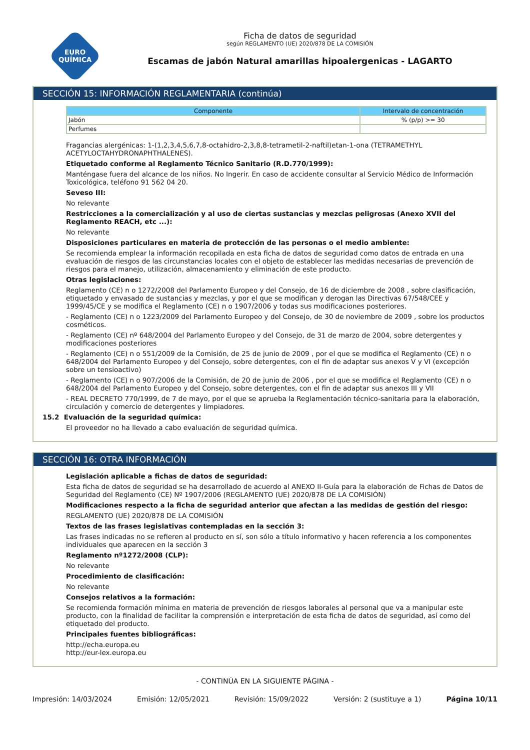EURO
QUÍMICA
Ficha de datos de seguridad
según REGLAMENTO (UE) 2020/878 DE LA COMISIÓN
Escamas de jabón Natural amarillas hipoalergenicas - LAGARTO
SECCIÓN 15: INFORMACIÓN REGLAMENTARIA (continúa)
| Componente | Intervalo de concentración |
| --- | --- |
| Jabón | % (p/p) >= 30 |
| Perfumes | |
Fragancias alergénicas: 1-(1,2,3,4,5,6,7,8-octahidro-2,3,8,8-tetrametil-2-naftil)etan-1-ona (TETRAMETHYL ACETYLOCTAHYDRONAPHTHALENES).
Etiquetado conforme al Reglamento Técnico Sanitario (R.D.770/1999):
Manténgase fuera del alcance de los niños. No Ingerir. En caso de accidente consultar al Servicio Médico de Información Toxicológica, teléfono 91 562 04 20.
Seveso III:
No relevante
Restricciones a la comercialización y al uso de ciertas sustancias y mezclas peligrosas (Anexo XVII del Reglamento REACH, etc ...):
No relevante
Disposiciones particulares en materia de protección de las personas o el medio ambiente:
Se recomienda emplear la información recopilada en esta ficha de datos de seguridad como datos de entrada en una evaluación de riesgos de las circunstancias locales con el objeto de establecer las medidas necesarias de prevención de riesgos para el manejo, utilización, almacenamiento y eliminación de este producto.
Otras legislaciones:
Reglamento (CE) n o 1272/2008 del Parlamento Europeo y del Consejo, de 16 de diciembre de 2008 , sobre clasificación, etiquetado y envasado de sustancias y mezclas, y por el que se modifican y derogan las Directivas 67/548/CEE y 1999/45/CE y se modifica el Reglamento (CE) n o 1907/2006 y todas sus modificaciones posteriores.
- Reglamento (CE) n o 1223/2009 del Parlamento Europeo y del Consejo, de 30 de noviembre de 2009 , sobre los productos cosméticos.
- Reglamento (CE) nº 648/2004 del Parlamento Europeo y del Consejo, de 31 de marzo de 2004, sobre detergentes y modificaciones posteriores
- Reglamento (CE) n o 551/2009 de la Comisión, de 25 de junio de 2009 , por el que se modifica el Reglamento (CE) n o 648/2004 del Parlamento Europeo y del Consejo, sobre detergentes, con el fin de adaptar sus anexos V y VI (excepción sobre un tensioactivo)
- Reglamento (CE) n o 907/2006 de la Comisión, de 20 de junio de 2006 , por el que se modifica el Reglamento (CE) n o 648/2004 del Parlamento Europeo y del Consejo, sobre detergentes, con el fin de adaptar sus anexos III y VII
- REAL DECRETO 770/1999, de 7 de mayo, por el que se aprueba la Reglamentación técnico-sanitaria para la elaboración, circulación y comercio de detergentes y limpiadores.
15.2 Evaluación de la seguridad química:
El proveedor no ha llevado a cabo evaluación de seguridad química.
SECCIÓN 16: OTRA INFORMACIÓN
Legislación aplicable a fichas de datos de seguridad:
Esta ficha de datos de seguridad se ha desarrollado de acuerdo al ANEXO II-Guía para la elaboración de Fichas de Datos de Seguridad del Reglamento (CE) Nº 1907/2006 (REGLAMENTO (UE) 2020/878 DE LA COMISIÓN)
Modificaciones respecto a la ficha de seguridad anterior que afectan a las medidas de gestión del riesgo:
REGLAMENTO (UE) 2020/878 DE LA COMISIÓN
Textos de las frases legislativas contempladas en la sección 3:
Las frases indicadas no se refieren al producto en sí, son sólo a título informativo y hacen referencia a los componentes individuales que aparecen en la sección 3
Reglamento nº1272/2008 (CLP):
No relevante
Procedimiento de clasificación:
No relevante
Consejos relativos a la formación:
Se recomienda formación mínima en materia de prevención de riesgos laborales al personal que va a manipular este producto, con la finalidad de facilitar la comprensión e interpretación de esta ficha de datos de seguridad, así como del etiquetado del producto.
Principales fuentes bibliográficas:
http://echa.europa.eu
http://eur-lex.europa.eu
- CONTINÚA EN LA SIGUIENTE PÁGINA -
Impresión: 14/03/2024 Emisión: 12/05/2021 Revisión: 15/09/2022 Versión: 2 (sustituye a 1) Página 10/11